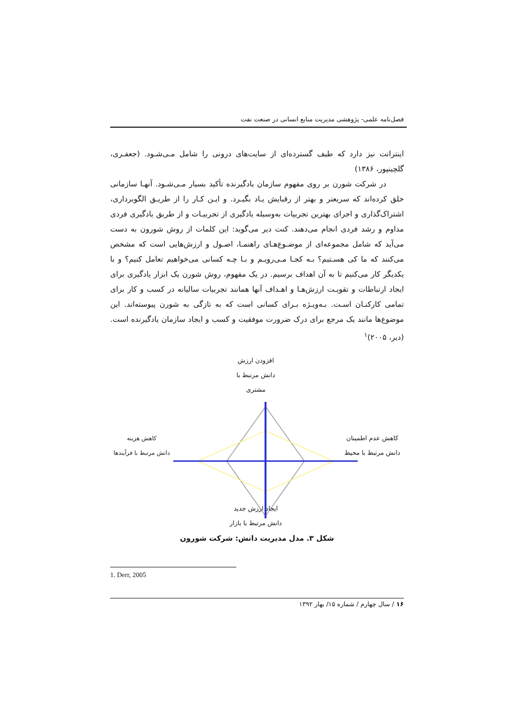فصل‌نامه علمی- پژوهشی مدیریت منابع انسانی در صنعت نفت
اینترانت نیز دارد که طیف گسترده‌ای از سایت‌های درونی را شامل مـی‌شـود. (جعفـری، گلچینپور، ۱۳۸۶)
در شرکت شورن بر روی مفهوم سازمان یادگیرنده تأکید بسیار مـی‌شـود. آنهـا سازمانی خلق کرده‌اند که سریعتر و بهتر از رقبایش یـاد بگیـرد. و ایـن کـار را از طریـق الگوبرداری، اشتراک‌گذاری و اجرای بهترین تجربیات به‌وسیله یادگیری از تجربیـات و از طریق یادگیری فردی مداوم و رشد فردی انجام می‌دهند. کنت دیر می‌گوید: این کلمات از روش شورون به دست می‌آید که شامل مجموعه‌ای از موضـوع‌هـای راهنمـا، اصـول و ارزش‌هایی است که مشخص می‌کنند که ما کی هسـتیم؟ بـه کجـا مـی‌رویـم و بـا چـه کسانی می‌خواهیم تعامل کنیم؟ و با یکدیگر کار می‌کنیم تا به آن اهداف برسیم. در یک مفهوم، روش شورن یک ابزار یادگیری برای ایجاد ارتباطات و تقویـت ارزش‌هـا و اهـداف آنها همانند تجربیات سالیانه در کسب و کار برای تمامی کارکنـان اسـت. بـه‌ویـژه بـرای کسانی است که به تازگی به شورن پیوسته‌اند. این موضوع‌ها مانند یک مرجع برای درک ضرورت موفقیت و کسب و ایجاد سازمان یادگیرنده است. (دیر، ۲۰۰۵)<sup>۱</sup>
افزودن ارزش
دانش مرتبط با مشتری
کاهش هزینه
دانش مرتبط با فرآیندها
کاهش عدم اطمینان
دانش مرتبط با محیط
ایجاد ارزش جدید
دانش مرتبط با بازار
شکل ۳. مدل مدیریت دانش: شرکت شورون
1. Derr, 2005
۱۶ / سال چهارم / شماره ۱۵/ بهار ۱۳۹۲